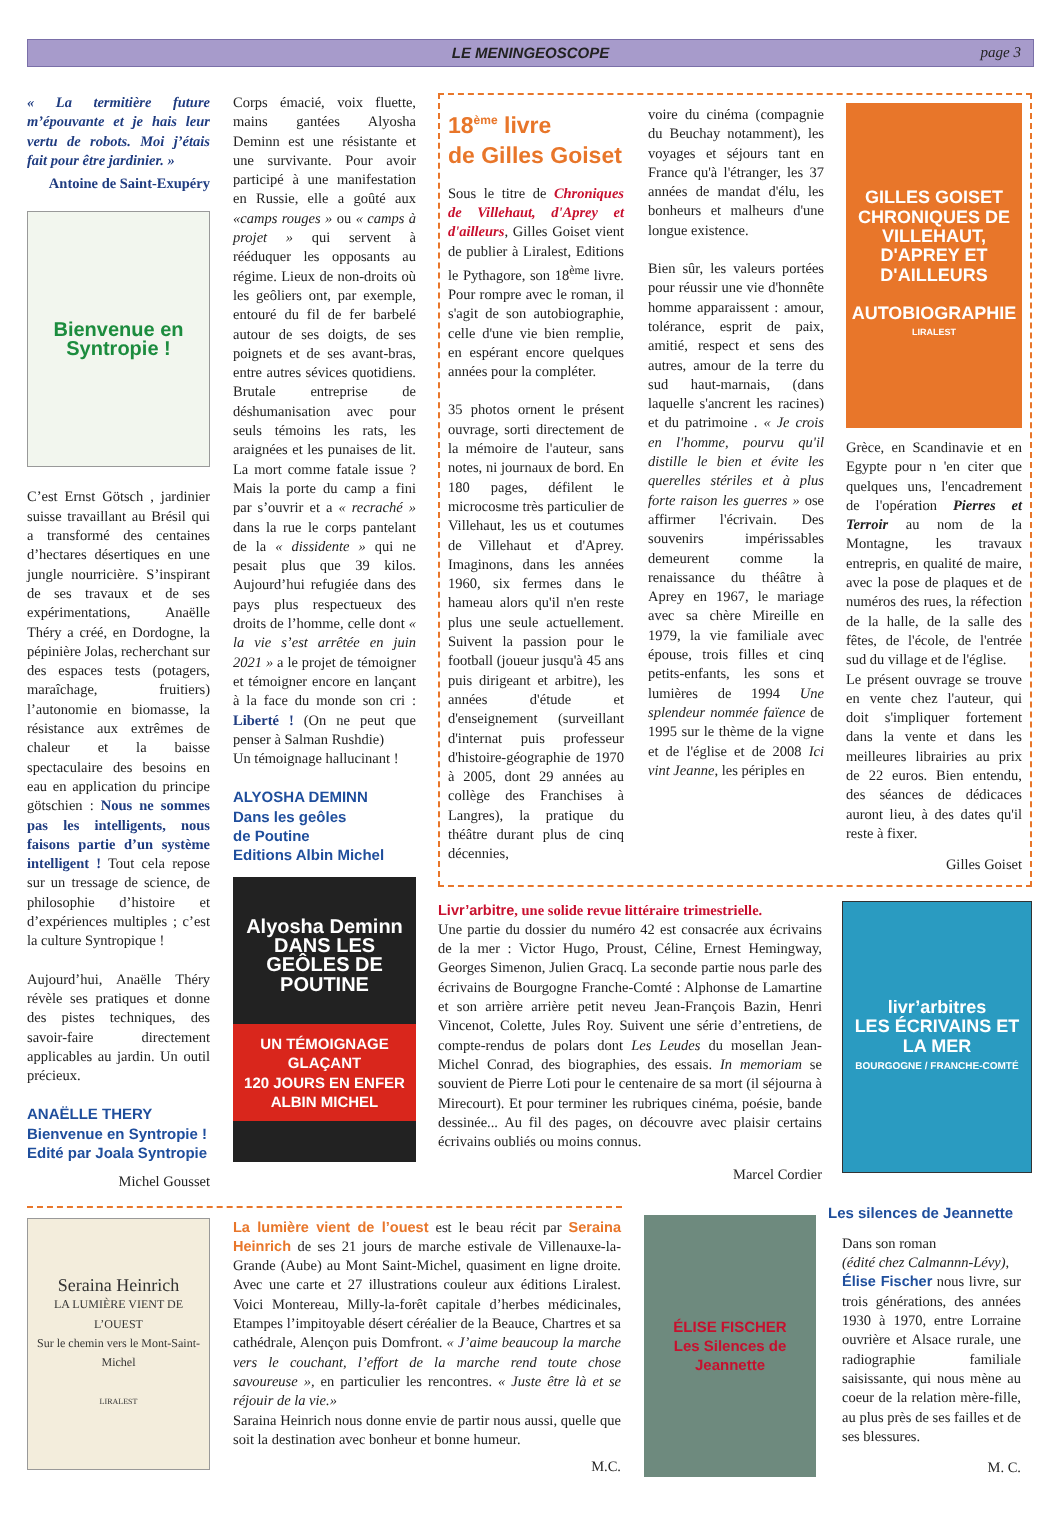LE MENINGEOSCOPE page 3
« La termitière future m’épouvante et je hais leur vertu de robots. Moi j’étais fait pour être jardinier. »
Antoine de Saint-Exupéry
Bienvenue en Syntropie !
C’est Ernst Götsch , jardinier suisse travaillant au Brésil qui a transformé des centaines d’hectares désertiques en une jungle nourricière. S’inspirant de ses travaux et de ses expérimentations, Anaëlle Théry a créé, en Dordogne, la pépinière Jolas, recherchant sur des espaces tests (potagers, maraîchage, fruitiers) l’autonomie en biomasse, la résistance aux extrêmes de chaleur et la baisse spectaculaire des besoins en eau en application du principe götschien : Nous ne sommes pas les intelligents, nous faisons partie d’un système intelligent ! Tout cela repose sur un tressage de science, de philosophie d’histoire et d’expériences multiples ; c’est la culture Syntropique !
Aujourd’hui, Anaëlle Théry révèle ses pratiques et donne des pistes techniques, des savoir-faire directement applicables au jardin. Un outil précieux.
ANAËLLE THERY
Bienvenue en Syntropie !
Edité par Joala Syntropie
Michel Gousset
Corps émacié, voix fluette, mains gantées Alyosha Deminn est une résistante et une survivante. Pour avoir participé à une manifestation en Russie, elle a goûté aux «camps rouges » ou « camps à projet » qui servent à rééduquer les opposants au régime. Lieux de non-droits où les geôliers ont, par exemple, entouré du fil de fer barbelé autour de ses doigts, de ses poignets et de ses avant-bras, entre autres sévices quotidiens. Brutale entreprise de déshumanisation avec pour seuls témoins les rats, les araignées et les punaises de lit. La mort comme fatale issue ? Mais la porte du camp a fini par s’ouvrir et a « recraché » dans la rue le corps pantelant de la « dissidente » qui ne pesait plus que 39 kilos. Aujourd’hui refugiée dans des pays plus respectueux des droits de l’homme, celle dont « la vie s’est arrêtée en juin 2021 » a le projet de témoigner et témoigner encore en lançant à la face du monde son cri : Liberté ! (On ne peut que penser à Salman Rushdie)
Un témoignage hallucinant !
ALYOSHA DEMINN
Dans les geôles
de Poutine
Editions Albin Michel
Alyosha Deminn
DANS LES GEÔLES DE POUTINE
UN TÉMOIGNAGE GLAÇANT
120 JOURS EN ENFER
ALBIN MICHEL
18<sup>ème</sup> livre
de Gilles Goiset
Sous le titre de Chroniques de Villehaut, d'Aprey et d'ailleurs, Gilles Goiset vient de publier à Liralest, Editions le Pythagore, son 18<sup>ème</sup> livre. Pour rompre avec le roman, il s'agit de son autobiographie, celle d'une vie bien remplie, en espérant encore quelques années pour la compléter.
35 photos ornent le présent ouvrage, sorti directement de la mémoire de l'auteur, sans notes, ni journaux de bord. En 180 pages, défilent le microcosme très particulier de Villehaut, les us et coutumes de Villehaut et d'Aprey. Imaginons, dans les années 1960, six fermes dans le hameau alors qu'il n'en reste plus une seule actuellement. Suivent la passion pour le football (joueur jusqu'à 45 ans puis dirigeant et arbitre), les années d'étude et d'enseignement (surveillant d'internat puis professeur d'histoire-géographie de 1970 à 2005, dont 29 années au collège des Franchises à Langres), la pratique du théâtre durant plus de cinq décennies,
voire du cinéma (compagnie du Beuchay notamment), les voyages et séjours tant en France qu'à l'étranger, les 37 années de mandat d'élu, les bonheurs et malheurs d'une longue existence.
Bien sûr, les valeurs portées pour réussir une vie d'honnête homme apparaissent : amour, tolérance, esprit de paix, amitié, respect et sens des autres, amour de la terre du sud haut-marnais, (dans laquelle s'ancrent les racines) et du patrimoine . « Je crois en l'homme, pourvu qu'il distille le bien et évite les querelles stériles et à plus forte raison les guerres » ose affirmer l'écrivain. Des souvenirs impérissables demeurent comme la renaissance du théâtre à Aprey en 1967, le mariage avec sa chère Mireille en 1979, la vie familiale avec épouse, trois filles et cinq petits-enfants, les sons et lumières de 1994 Une splendeur nommée faïence de 1995 sur le thème de la vigne et de l'église et de 2008 Ici vint Jeanne, les périples en
GILLES GOISET
CHRONIQUES DE VILLEHAUT, D'APREY ET D'AILLEURS
AUTOBIOGRAPHIE
LIRALEST
Grèce, en Scandinavie et en Egypte pour n 'en citer que quelques uns, l'encadrement de l'opération Pierres et Terroir au nom de la Montagne, les travaux entrepris, en qualité de maire, avec la pose de plaques et de numéros des rues, la réfection de la halle, de la salle des fêtes, de l'école, de l'entrée sud du village et de l'église.
Le présent ouvrage se trouve en vente chez l'auteur, qui doit s'impliquer fortement dans la vente et dans les meilleures librairies au prix de 22 euros. Bien entendu, des séances de dédicaces auront lieu, à des dates qu'il reste à fixer.
Gilles Goiset
Livr’arbitre, une solide revue littéraire trimestrielle.
Une partie du dossier du numéro 42 est consacrée aux écrivains de la mer : Victor Hugo, Proust, Céline, Ernest Hemingway, Georges Simenon, Julien Gracq. La seconde partie nous parle des écrivains de Bourgogne Franche-Comté : Alphonse de Lamartine et son arrière arrière petit neveu Jean-François Bazin, Henri Vincenot, Colette, Jules Roy. Suivent une série d’entretiens, de compte-rendus de polars dont Les Leudes du mosellan Jean-Michel Conrad, des biographies, des essais. In memoriam se souvient de Pierre Loti pour le centenaire de sa mort (il séjourna à Mirecourt). Et pour terminer les rubriques cinéma, poésie, bande dessinée... Au fil des pages, on découvre avec plaisir certains écrivains oubliés ou moins connus.
Marcel Cordier
livr’arbitres
LES ÉCRIVAINS ET LA MER
BOURGOGNE / FRANCHE-COMTÉ
Seraina Heinrich
LA LUMIÈRE VIENT DE L’OUEST
Sur le chemin vers le Mont-Saint-Michel
LIRALEST
La lumière vient de l’ouest est le beau récit par Seraina Heinrich de ses 21 jours de marche estivale de Villenauxe-la-Grande (Aube) au Mont Saint-Michel, quasiment en ligne droite. Avec une carte et 27 illustrations couleur aux éditions Liralest. Voici Montereau, Milly-la-forêt capitale d’herbes médicinales, Etampes l’impitoyable désert céréalier de la Beauce, Chartres et sa cathédrale, Alençon puis Domfront. « J’aime beaucoup la marche vers le couchant, l’effort de la marche rend toute chose savoureuse », en particulier les rencontres. « Juste être là et se réjouir de la vie.»
Saraina Heinrich nous donne envie de partir nous aussi, quelle que soit la destination avec bonheur et bonne humeur.
M.C.
ÉLISE FISCHER
Les Silences de Jeannette
Les silences de Jeannette
Dans son roman
(édité chez Calmannn-Lévy),
Élise Fischer nous livre, sur trois générations, des années 1930 à 1970, entre Lorraine ouvrière et Alsace rurale, une radiographie familiale saisissante, qui nous mène au coeur de la relation mère-fille, au plus près de ses failles et de ses blessures.
M. C.